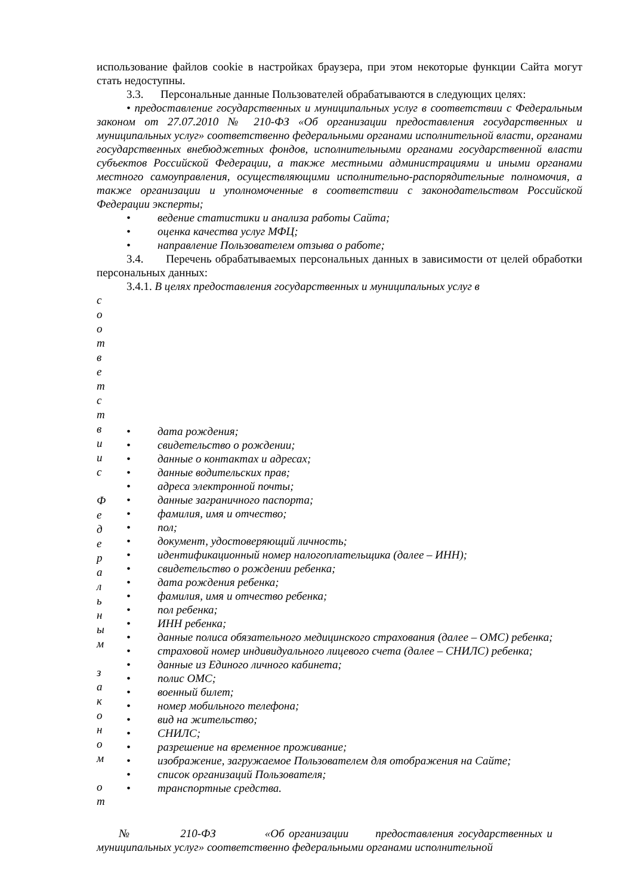использование файлов cookie в настройках браузера, при этом некоторые функции Сайта могут стать недоступны.
3.3. Персональные данные Пользователей обрабатываются в следующих целях:
• предоставление государственных и муниципальных услуг в соответствии с Федеральным законом от 27.07.2010 № 210-ФЗ «Об организации предоставления государственных и муниципальных услуг» соответственно федеральными органами исполнительной власти, органами государственных внебюджетных фондов, исполнительными органами государственной власти субъектов Российской Федерации, а также местными администрациями и иными органами местного самоуправления, осуществляющими исполнительно-распорядительные полномочия, а также организации и уполномоченные в соответствии с законодательством Российской Федерации эксперты;
• ведение статистики и анализа работы Сайта;
• оценка качества услуг МФЦ;
• направление Пользователем отзыва о работе;
3.4. Перечень обрабатываемых персональных данных в зависимости от целей обработки персональных данных:
3.4.1. В целях предоставления государственных и муниципальных услуг в
с
о
о
т
в
е
т
с
т
в
и
и
с
Ф
е
д
е
р
а
л
ь
н
ы
м
з
а
к
о
н
о
м
о
т
• дата рождения;
• свидетельство о рождении;
• данные о контактах и адресах;
• данные водительских прав;
• адреса электронной почты;
• данные заграничного паспорта;
• фамилия, имя и отчество;
• пол;
• документ, удостоверяющий личность;
• идентификационный номер налогоплательщика (далее – ИНН);
• свидетельство о рождении ребенка;
• дата рождения ребенка;
• фамилия, имя и отчество ребенка;
• пол ребенка;
• ИНН ребенка;
• данные полиса обязательного медицинского страхования (далее – ОМС) ребенка;
• страховой номер индивидуального лицевого счета (далее – СНИЛС) ребенка;
• данные из Единого личного кабинета;
• полис ОМС;
• военный билет;
• номер мобильного телефона;
• вид на жительство;
• СНИЛС;
• разрешение на временное проживание;
• изображение, загружаемое Пользователем для отображения на Сайте;
• список организаций Пользователя;
• транспортные средства.
№ 210-ФЗ «Об организации предоставления государственных и муниципальных услуг» соответственно федеральными органами исполнительной